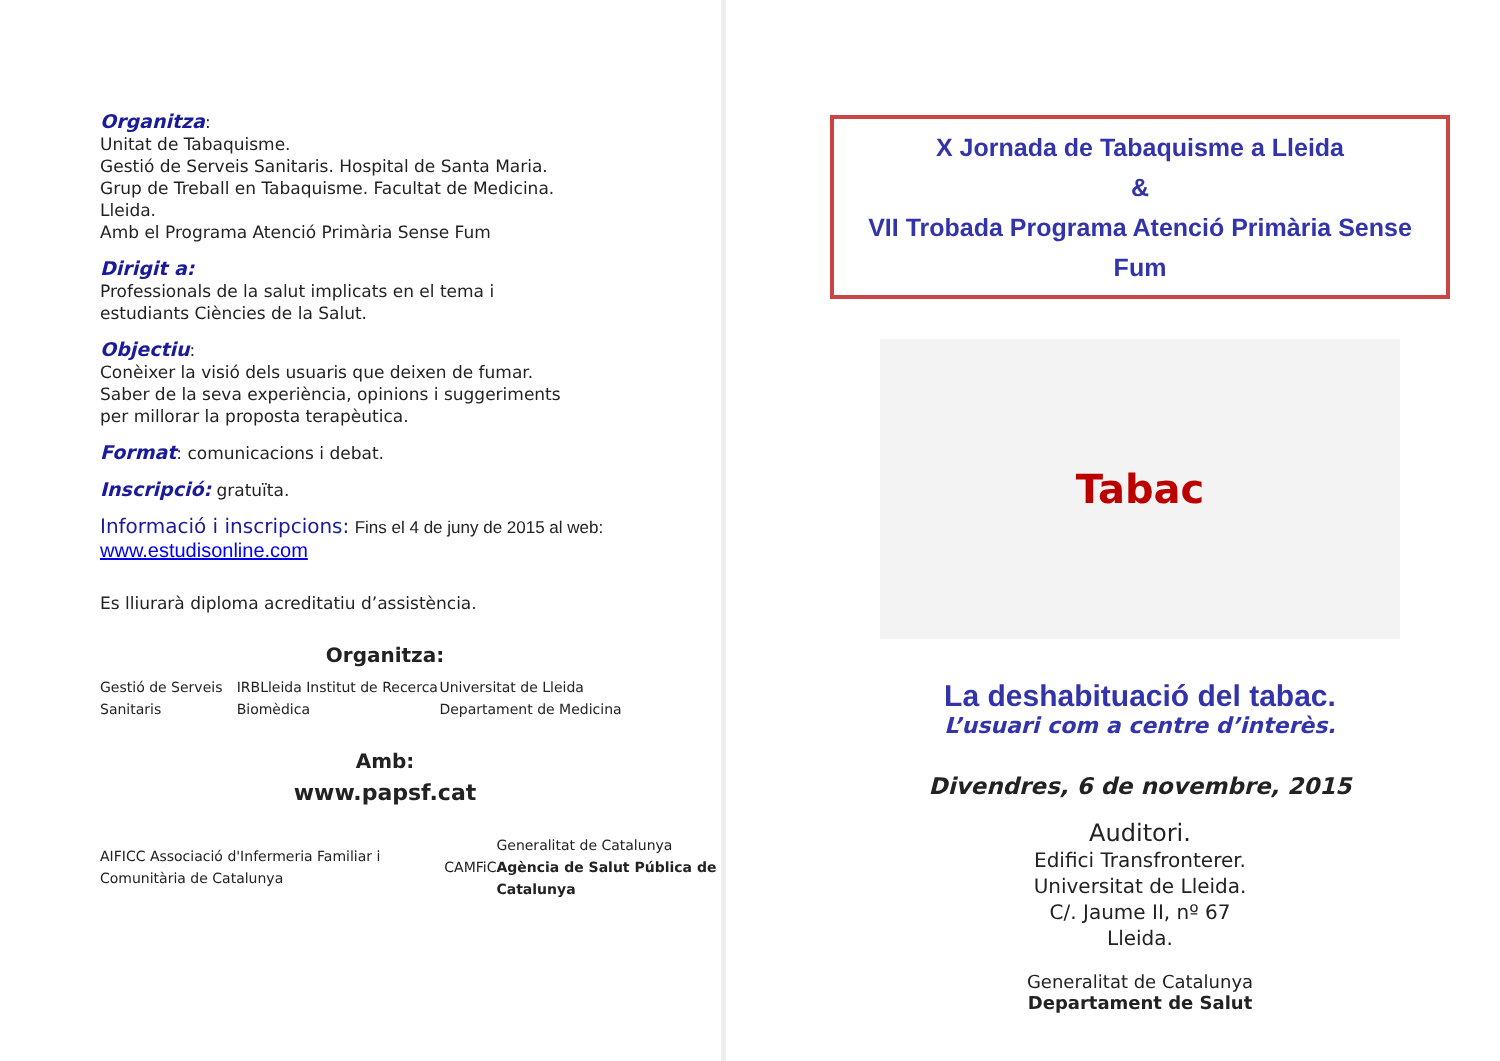Organitza:
Unitat de Tabaquisme.
Gestió de Serveis Sanitaris. Hospital de Santa Maria.
Grup de Treball en Tabaquisme. Facultat de Medicina. Lleida.
Amb el Programa Atenció Primària Sense Fum
Dirigit a:
Professionals de la salut implicats en el tema i estudiants Ciències de la Salut.
Objectiu:
Conèixer la visió dels usuaris que deixen de fumar. Saber de la seva experiència, opinions i suggeriments per millorar la proposta terapèutica.
Format: comunicacions i debat.
Inscripció: gratuïta.
Informació i inscripcions: Fins el 4 de juny de 2015 al web:
www.estudisonline.com
Es lliurarà diploma acreditatiu d’assistència.
Organitza:
Gestió de Serveis Sanitaris IRBLleida Institut de Recerca Biomèdica Universitat de Lleida Departament de Medicina
Amb:
www.papsf.cat
AIFICC Associació d'Infermeria Familiar i Comunitària de Catalunya CAMFiC Generalitat de Catalunya
Agència de Salut Pública de Catalunya
X Jornada de Tabaquisme a Lleida
&
VII Trobada Programa Atenció Primària Sense Fum
Tabac
La deshabituació del tabac.
L’usuari com a centre d’interès.
Divendres, 6 de novembre, 2015
Auditori.
Edifici Transfronterer.
Universitat de Lleida.
C/. Jaume II, nº 67
Lleida.
Generalitat de Catalunya
Departament de Salut